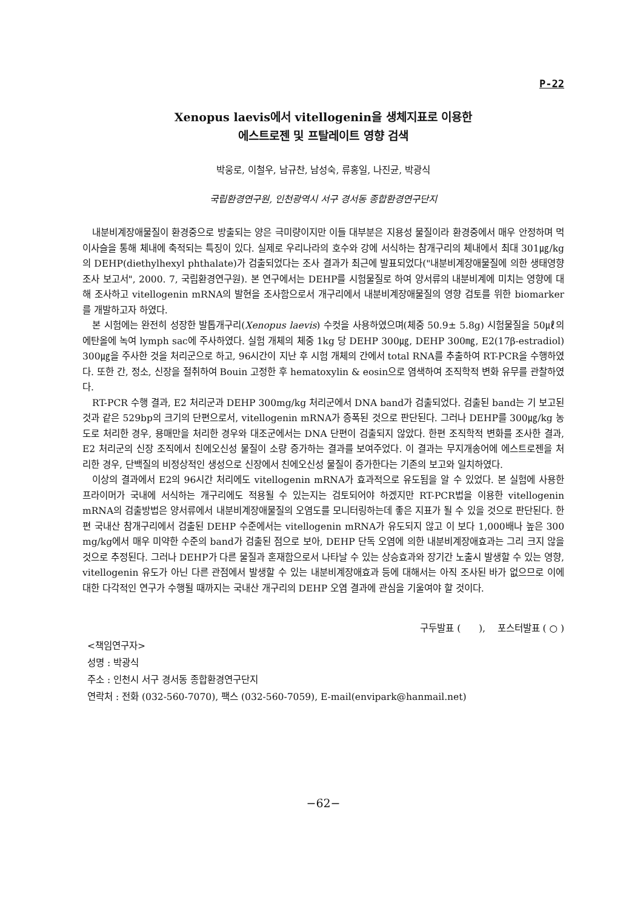P-22
Xenopus laevis에서 vitellogenin을 생체지표로 이용한
에스트로젠 및 프탈레이트 영향 검색
박웅로, 이철우, 남규찬, 남성숙, 류홍일, 나진균, 박광식
국립환경연구원, 인천광역시 서구 경서동 종합환경연구단지
내분비계장애물질이 환경중으로 방출되는 양은 극미량이지만 이들 대부분은 지용성 물질이라 환경중에서 매우 안정하며 먹이사슬을 통해 체내에 축적되는 특징이 있다. 실제로 우리나라의 호수와 강에 서식하는 참개구리의 체내에서 최대 301㎍/kg의 DEHP(diethylhexyl phthalate)가 검출되었다는 조사 결과가 최근에 발표되었다("내분비계장애물질에 의한 생태영향조사 보고서", 2000. 7, 국립환경연구원). 본 연구에서는 DEHP를 시험물질로 하여 양서류의 내분비계에 미치는 영향에 대해 조사하고 vitellogenin mRNA의 발현을 조사함으로서 개구리에서 내분비계장애물질의 영향 검토를 위한 biomarker를 개발하고자 하였다.
본 시험에는 완전히 성장한 발톱개구리(Xenopus laevis) 수컷을 사용하였으며(체중 50.9± 5.8g) 시험물질을 50㎕의 에탄올에 녹여 lymph sac에 주사하였다. 실험 개체의 체중 1kg 당 DEHP 300㎍, DEHP 300㎎, E2(17β-estradiol) 300㎍을 주사한 것을 처리군으로 하고, 96시간이 지난 후 시험 개체의 간에서 total RNA를 추출하여 RT-PCR을 수행하였다. 또한 간, 정소, 신장을 절취하여 Bouin 고정한 후 hematoxylin & eosin으로 염색하여 조직학적 변화 유무를 관찰하였다.
RT-PCR 수행 결과, E2 처리군과 DEHP 300mg/kg 처리군에서 DNA band가 검출되었다. 검출된 band는 기 보고된 것과 같은 529bp의 크기의 단편으로서, vitellogenin mRNA가 증폭된 것으로 판단된다. 그러나 DEHP를 300㎍/kg 농도로 처리한 경우, 용매만을 처리한 경우와 대조군에서는 DNA 단편이 검출되지 않았다. 한편 조직학적 변화를 조사한 결과, E2 처리군의 신장 조직에서 친에오신성 물질이 소량 증가하는 결과를 보여주었다. 이 결과는 무지개송어에 에스트로젠을 처리한 경우, 단백질의 비정상적인 생성으로 신장에서 친에오신성 물질이 증가한다는 기존의 보고와 일치하였다.
이상의 결과에서 E2의 96시간 처리에도 vitellogenin mRNA가 효과적으로 유도됨을 알 수 있었다. 본 실험에 사용한 프라이머가 국내에 서식하는 개구리에도 적용될 수 있는지는 검토되어야 하겠지만 RT-PCR법을 이용한 vitellogenin mRNA의 검출방법은 양서류에서 내분비계장애물질의 오염도를 모니터링하는데 좋은 지표가 될 수 있을 것으로 판단된다. 한편 국내산 참개구리에서 검출된 DEHP 수준에서는 vitellogenin mRNA가 유도되지 않고 이 보다 1,000배나 높은 300 mg/kg에서 매우 미약한 수준의 band가 검출된 점으로 보아, DEHP 단독 오염에 의한 내분비계장애효과는 그리 크지 않을 것으로 추정된다. 그러나 DEHP가 다른 물질과 혼재함으로서 나타날 수 있는 상승효과와 장기간 노출시 발생할 수 있는 영향, vitellogenin 유도가 아닌 다른 관점에서 발생할 수 있는 내분비계장애효과 등에 대해서는 아직 조사된 바가 없으므로 이에 대한 다각적인 연구가 수행될 때까지는 국내산 개구리의 DEHP 오염 결과에 관심을 기울여야 할 것이다.
구두발표 ( ), 포스터발표 ( ○ )
<책임연구자>
성명 : 박광식
주소 : 인천시 서구 경서동 종합환경연구단지
연락처 : 전화 (032-560-7070), 팩스 (032-560-7059), E-mail(envipark@hanmail.net)
−62−